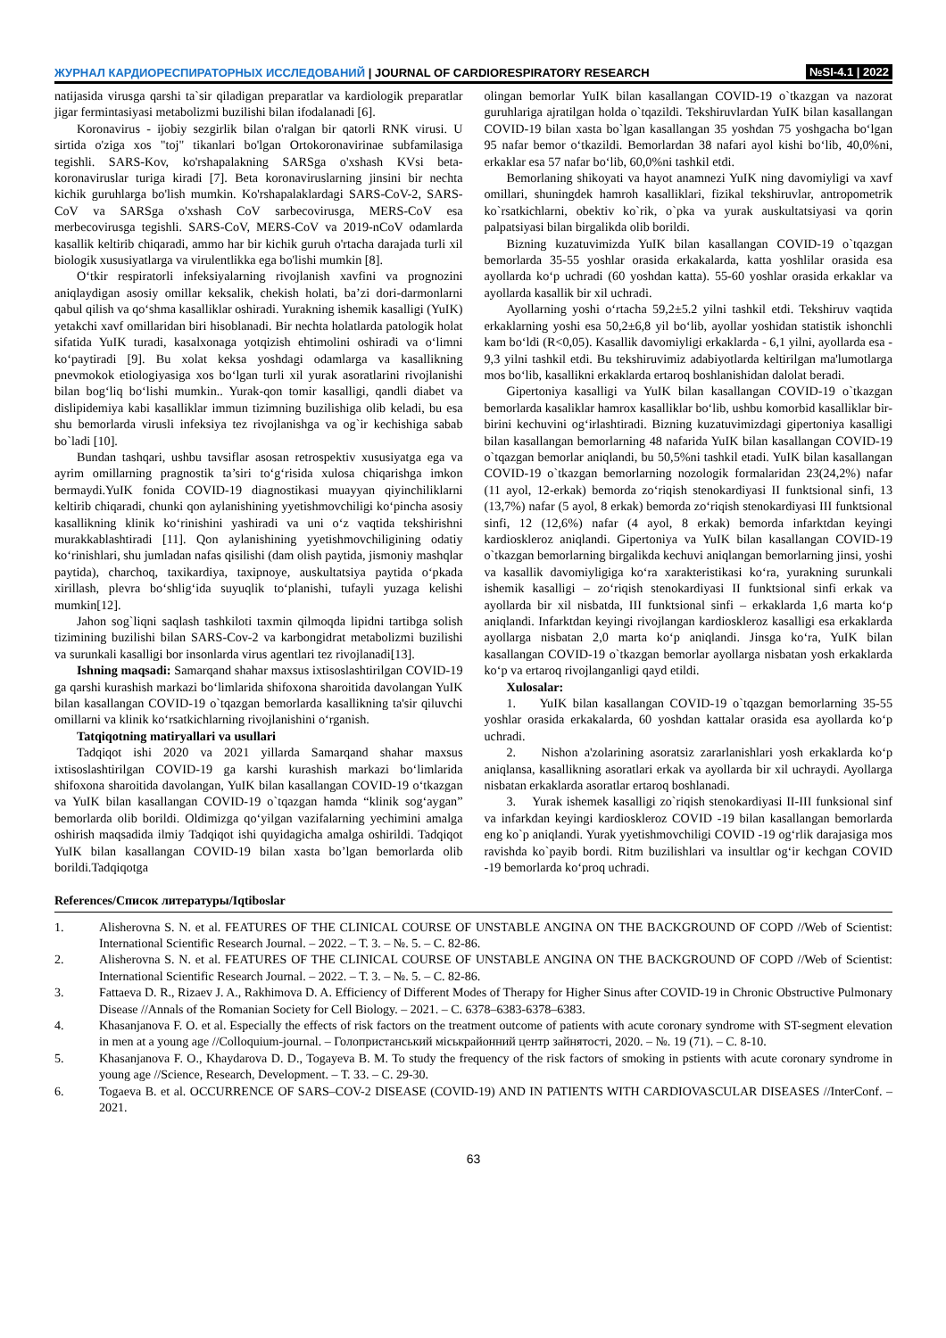ЖУРНАЛ КАРДИОРЕСПИРАТОРНЫХ ИССЛЕДОВАНИЙ | JOURNAL OF CARDIORESPIRATORY RESEARCH
№SI-4.1 | 2022
natijasida virusga qarshi ta`sir qiladigan preparatlar va kardiologik preparatlar jigar fermintasiyasi metabolizmi buzilishi bilan ifodalanadi [6].
Koronavirus - ijobiy sezgirlik bilan o'ralgan bir qatorli RNK virusi. U sirtida o'ziga xos "toj" tikanlari bo'lgan Ortokoronavirinae subfamilasiga tegishli. SARS-Kov, ko'rshapalakning SARSga o'xshash KVsi beta-koronaviruslar turiga kiradi [7]. Beta koronaviruslarning jinsini bir nechta kichik guruhlarga bo'lish mumkin. Ko'rshapalaklardagi SARS-CoV-2, SARS-CoV va SARSga o'xshash CoV sarbecovirusga, MERS-CoV esa merbecovirusga tegishli. SARS-CoV, MERS-CoV va 2019-nCoV odamlarda kasallik keltirib chiqaradi, ammo har bir kichik guruh o'rtacha darajada turli xil biologik xususiyatlarga va virulentlikka ega bo'lishi mumkin [8].
O‘tkir respiratorli infeksiyalarning rivojlanish xavfini va prognozini aniqlaydigan asosiy omillar keksalik, chekish holati, ba’zi dori-darmonlarni qabul qilish va qo‘shma kasalliklar oshiradi. Yurakning ishemik kasalligi (YuIK) yetakchi xavf omillaridan biri hisoblanadi. Bir nechta holatlarda patologik holat sifatida YuIK turadi, kasalxonaga yotqizish ehtimolini oshiradi va o‘limni ko‘paytiradi [9]. Bu xolat keksa yoshdagi odamlarga va kasallikning pnevmokok etiologiyasiga xos bo‘lgan turli xil yurak asoratlarini rivojlanishi bilan bog‘liq bo‘lishi mumkin.. Yurak-qon tomir kasalligi, qandli diabet va dislipidemiya kabi kasalliklar immun tizimning buzilishiga olib keladi, bu esa shu bemorlarda virusli infeksiya tez rivojlanishga va og`ir kechishiga sabab bo`ladi [10].
Bundan tashqari, ushbu tavsiflar asosan retrospektiv xususiyatga ega va ayrim omillarning pragnostik ta’siri to‘g‘risida xulosa chiqarishga imkon bermaydi.YuIK fonida COVID-19 diagnostikasi muayyan qiyinchiliklarni keltirib chiqaradi, chunki qon aylanishining yyetishmovchiligi ko‘pincha asosiy kasallikning klinik ko‘rinishini yashiradi va uni o‘z vaqtida tekshirishni murakkablashtiradi [11]. Qon aylanishining yyetishmovchiligining odatiy ko‘rinishlari, shu jumladan nafas qisilishi (dam olish paytida, jismoniy mashqlar paytida), charchoq, taxikardiya, taxipnoye, auskultatsiya paytida o‘pkada xirillash, plevra bo‘shlig‘ida suyuqlik to‘planishi, tufayli yuzaga kelishi mumkin[12].
Jahon sog`liqni saqlash tashkiloti taxmin qilmoqda lipidni tartibga solish tizimining buzilishi bilan SARS-Cov-2 va karbongidrat metabolizmi buzilishi va surunkali kasalligi bor insonlarda virus agentlari tez rivojlanadi[13].
Ishning maqsadi: Samarqand shahar maxsus ixtisoslashtirilgan COVID-19 ga qarshi kurashish markazi bo‘limlarida shifoxona sharoitida davolangan YuIK bilan kasallangan COVID-19 o`tqazgan bemorlarda kasallikning ta'sir qiluvchi omillarni va klinik ko‘rsatkichlarning rivojlanishini o‘rganish.
Tatqiqotning matiryallari va usullari
Tadqiqot ishi 2020 va 2021 yillarda Samarqand shahar maxsus ixtisoslashtirilgan COVID-19 ga karshi kurashish markazi bo‘limlarida shifoxona sharoitida davolangan, YuIK bilan kasallangan COVID-19 o‘tkazgan va YuIK bilan kasallangan COVID-19 o`tqazgan hamda “klinik sog‘aygan” bemorlarda olib borildi. Oldimizga qo‘yilgan vazifalarning yechimini amalga oshirish maqsadida ilmiy Tadqiqot ishi quyidagicha amalga oshirildi. Tadqiqot YuIK bilan kasallangan COVID-19 bilan xasta bo’lgan bemorlarda olib borildi.Tadqiqotga
olingan bemorlar YuIK bilan kasallangan COVID-19 o`tkazgan va nazorat guruhlariga ajratilgan holda o`tqazildi. Tekshiruvlardan YuIK bilan kasallangan COVID-19 bilan xasta bo`lgan kasallangan 35 yoshdan 75 yoshgacha bo‘lgan 95 nafar bemor o‘tkazildi. Bemorlardan 38 nafari ayol kishi bo‘lib, 40,0%ni, erkaklar esa 57 nafar bo‘lib, 60,0%ni tashkil etdi.
Bemorlaning shikoyati va hayot anamnezi YuIK ning davomiyligi va xavf omillari, shuningdek hamroh kasalliklari, fizikal tekshiruvlar, antropometrik ko`rsatkichlarni, obektiv ko`rik, o`pka va yurak auskultatsiyasi va qorin palpatsiyasi bilan birgalikda olib borildi.
Bizning kuzatuvimizda YuIK bilan kasallangan COVID-19 o`tqazgan bemorlarda 35-55 yoshlar orasida erkakalarda, katta yoshlilar orasida esa ayollarda ko‘p uchradi (60 yoshdan katta). 55-60 yoshlar orasida erkaklar va ayollarda kasallik bir xil uchradi.
Ayollarning yoshi o‘rtacha 59,2±5.2 yilni tashkil etdi. Tekshiruv vaqtida erkaklarning yoshi esa 50,2±6,8 yil bo‘lib, ayollar yoshidan statistik ishonchli kam bo‘ldi (R<0,05). Kasallik davomiyligi erkaklarda - 6,1 yilni, ayollarda esa - 9,3 yilni tashkil etdi. Bu tekshiruvimiz adabiyotlarda keltirilgan ma'lumotlarga mos bo‘lib, kasallikni erkaklarda ertaroq boshlanishidan dalolat beradi.
Gipertoniya kasalligi va YuIK bilan kasallangan COVID-19 o`tkazgan bemorlarda kasaliklar hamrox kasalliklar bo‘lib, ushbu komorbid kasalliklar bir-birini kechuvini og‘irlashtiradi. Bizning kuzatuvimizdagi gipertoniya kasalligi bilan kasallangan bemorlarning 48 nafarida YuIK bilan kasallangan COVID-19 o`tqazgan bemorlar aniqlandi, bu 50,5%ni tashkil etadi. YuIK bilan kasallangan COVID-19 o`tkazgan bemorlarning nozologik formalaridan 23(24,2%) nafar (11 ayol, 12-erkak) bemorda zo‘riqish stenokardiyasi II funktsional sinfi, 13 (13,7%) nafar (5 ayol, 8 erkak) bemorda zo‘riqish stenokardiyasi III funktsional sinfi, 12 (12,6%) nafar (4 ayol, 8 erkak) bemorda infarktdan keyingi kardioskleroz aniqlandi. Gipertoniya va YuIK bilan kasallangan COVID-19 o`tkazgan bemorlarning birgalikda kechuvi aniqlangan bemorlarning jinsi, yoshi va kasallik davomiyligiga ko‘ra xarakteristikasi ko‘ra, yurakning surunkali ishemik kasalligi – zo‘riqish stenokardiyasi II funktsional sinfi erkak va ayollarda bir xil nisbatda, III funktsional sinfi – erkaklarda 1,6 marta ko‘p aniqlandi. Infarktdan keyingi rivojlangan kardioskleroz kasalligi esa erkaklarda ayollarga nisbatan 2,0 marta ko‘p aniqlandi. Jinsga ko‘ra, YuIK bilan kasallangan COVID-19 o`tkazgan bemorlar ayollarga nisbatan yosh erkaklarda ko‘p va ertaroq rivojlanganligi qayd etildi.
Xulosalar:
1. YuIK bilan kasallangan COVID-19 o`tqazgan bemorlarning 35-55 yoshlar orasida erkakalarda, 60 yoshdan kattalar orasida esa ayollarda ko‘p uchradi.
2. Nishon a'zolarining asoratsiz zararlanishlari yosh erkaklarda ko‘p aniqlansa, kasallikning asoratlari erkak va ayollarda bir xil uchraydi. Ayollarga nisbatan erkaklarda asoratlar ertaroq boshlanadi.
3. Yurak ishemek kasalligi zo`riqish stenokardiyasi II-III funksional sinf va infarkdan keyingi kardioskleroz COVID -19 bilan kasallangan bemorlarda eng ko`p aniqlandi. Yurak yyetishmovchiligi COVID -19 og‘rlik darajasiga mos ravishda ko`payib bordi. Ritm buzilishlari va insultlar og‘ir kechgan COVID -19 bemorlarda ko‘proq uchradi.
References/Список литературы/Iqtiboslar
1. Alisherovna S. N. et al. FEATURES OF THE CLINICAL COURSE OF UNSTABLE ANGINA ON THE BACKGROUND OF COPD //Web of Scientist: International Scientific Research Journal. – 2022. – Т. 3. – №. 5. – С. 82-86.
2. Alisherovna S. N. et al. FEATURES OF THE CLINICAL COURSE OF UNSTABLE ANGINA ON THE BACKGROUND OF COPD //Web of Scientist: International Scientific Research Journal. – 2022. – Т. 3. – №. 5. – С. 82-86.
3. Fattaeva D. R., Rizaev J. A., Rakhimova D. A. Efficiency of Different Modes of Therapy for Higher Sinus after COVID-19 in Chronic Obstructive Pulmonary Disease //Annals of the Romanian Society for Cell Biology. – 2021. – С. 6378–6383-6378–6383.
4. Khasanjanova F. O. et al. Especially the effects of risk factors on the treatment outcome of patients with acute coronary syndrome with ST-segment elevation in men at a young age //Colloquium-journal. – Голопристанський міськрайонний центр зайнятості, 2020. – №. 19 (71). – С. 8-10.
5. Khasanjanova F. O., Khaydarova D. D., Togayeva B. M. To study the frequency of the risk factors of smoking in pstients with acute coronary syndrome in young age //Science, Research, Development. – Т. 33. – С. 29-30.
6. Togaeva B. et al. OCCURRENCE OF SARS–COV-2 DISEASE (COVID-19) AND IN PATIENTS WITH CARDIOVASCULAR DISEASES //InterConf. – 2021.
63